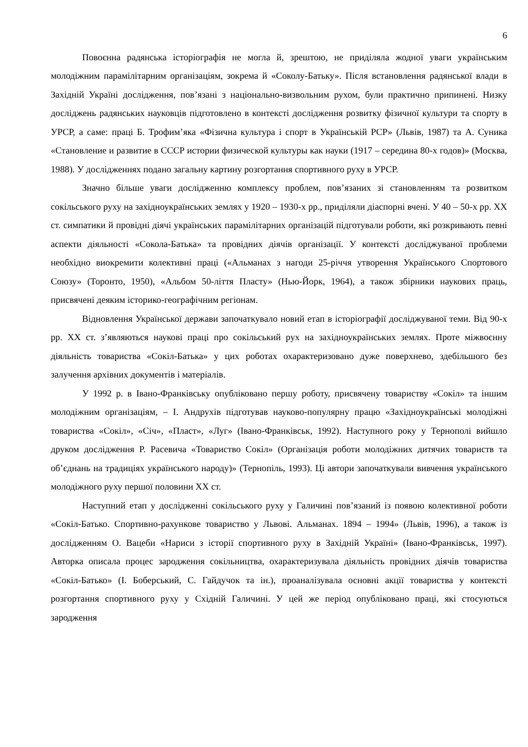6
Повоєнна радянська історіографія не могла й, зрештою, не приділяла жодної уваги українським молодіжним парамілітарним організаціям, зокрема й «Соколу-Батьку». Після встановлення радянської влади в Західній Україні дослідження, пов’язані з національно-визвольним рухом, були практично припинені. Низку досліджень радянських науковців підготовлено в контексті дослідження розвитку фізичної культури та спорту в УРСР, а саме: праці Б. Трофим’яка «Фізична культура і спорт в Українській РСР» (Львів, 1987) та А. Суника «Становление и развитие в СССР истории физической культуры как науки (1917 – середина 80-х годов)» (Москва, 1988). У дослідженнях подано загальну картину розгортання спортивного руху в УРСР.
Значно більше уваги дослідженню комплексу проблем, пов’язаних зі становленням та розвитком сокільського руху на західноукраїнських землях у 1920 – 1930-х рр., приділяли діаспорні вчені. У 40 – 50-х рр. ХХ ст. симпатики й провідні діячі українських парамілітарних організацій підготували роботи, які розкривають певні аспекти діяльності «Сокола-Батька» та провідних діячів організації. У контексті досліджуваної проблеми необхідно виокремити колективні праці («Альманах з нагоди 25-річчя утворення Українського Спортового Союзу» (Торонто, 1950), «Альбом 50-ліття Пласту» (Нью-Йорк, 1964), а також збірники наукових праць, присвячені деяким історико-географічним регіонам.
Відновлення Української держави започаткувало новий етап в історіографії досліджуваної теми. Від 90-х рр. ХХ ст. з’являються наукові праці про сокільський рух на західноукраїнських землях. Проте міжвоєнну діяльність товариства «Сокіл-Батька» у цих роботах охарактеризовано дуже поверхнево, здебільшого без залучення архівних документів і матеріалів.
У 1992 р. в Івано-Франківську опубліковано першу роботу, присвячену товариству «Сокіл» та іншим молодіжним організаціям, – І. Андрухів підготував науково-популярну працю «Західноукраїнські молодіжні товариства «Сокіл», «Січ», «Пласт», «Луг» (Івано-Франківськ, 1992). Наступного року у Тернополі вийшло друком дослідження Р. Расевича «Товариство Сокіл» (Організація роботи молодіжних дитячих товариств та об’єднань на традиціях українського народу)» (Тернопіль, 1993). Ці автори започаткували вивчення українського молодіжного руху першої половини ХХ ст.
Наступний етап у дослідженні сокільського руху у Галичині пов’язаний із появою колективної роботи «Сокіл-Батько. Спортивно-рахункове товариство у Львові. Альманах. 1894 – 1994» (Львів, 1996), а також із дослідженням О. Вацеби «Нариси з історії спортивного руху в Західній Україні» (Івано-Франківськ, 1997). Авторка описала процес зародження сокільництва, охарактеризувала діяльність провідних діячів товариства «Сокіл-Батько» (І. Боберський, С. Гайдучок та ін.), проаналізувала основні акції товариства у контексті розгортання спортивного руху у Східній Галичині. У цей же період опубліковано праці, які стосуються зародження